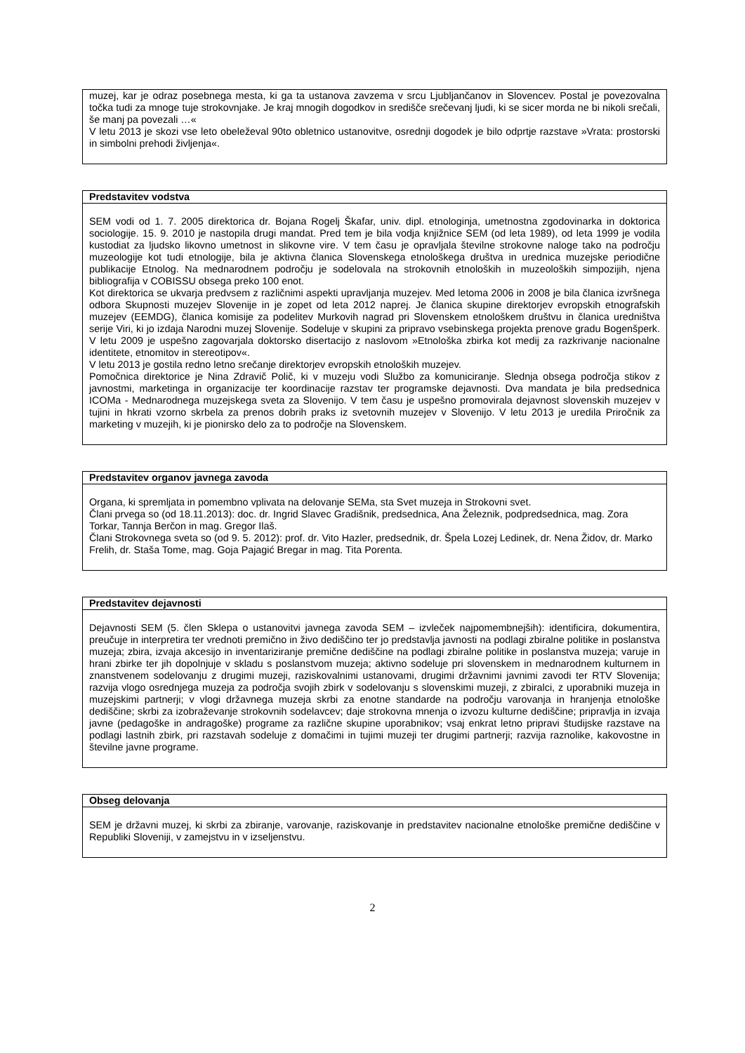| muzej, kar je odraz posebnega mesta, ki ga ta ustanova zavzema v srcu Ljubljančanov in Slovencev. Postal je povezovalna točka tudi za mnoge tuje strokovnjake. Je kraj mnogih dogodkov in središče srečevanj ljudi, ki se sicer morda ne bi nikoli srečali, še manj pa povezali …« V letu 2013 je skozi vse leto obeleževal 90to obletnico ustanovitve, osrednji dogodek je bilo odprtje razstave »Vrata: prostorski in simbolni prehodi življenja«. |
| Predstavitev vodstva |
| --- |
| SEM vodi od 1. 7. 2005 direktorica dr. Bojana Rogelj Škafar, univ. dipl. etnologinja, umetnostna zgodovinarka in doktorica sociologije. 15. 9. 2010 je nastopila drugi mandat. Pred tem je bila vodja knjižnice SEM (od leta 1989), od leta 1999 je vodila kustodiat za ljudsko likovno umetnost in slikovne vire. V tem času je opravljala številne strokovne naloge tako na področju muzeologije kot tudi etnologije, bila je aktivna članica Slovenskega etnološkega društva in urednica muzejske periodične publikacije Etnolog. Na mednarodnem področju je sodelovala na strokovnih etnoloških in muzeoloških simpozijih, njena bibliografija v COBISSU obsega preko 100 enot. Kot direktorica se ukvarja predvsem z različnimi aspekti upravljanja muzejev. Med letoma 2006 in 2008 je bila članica izvršnega odbora Skupnosti muzejev Slovenije in je zopet od leta 2012 naprej. Je članica skupine direktorjev evropskih etnografskih muzejev (EEMDG), članica komisije za podelitev Murkovih nagrad pri Slovenskem etnološkem društvu in članica uredništva serije Viri, ki jo izdaja Narodni muzej Slovenije. Sodeluje v skupini za pripravo vsebinskega projekta prenove gradu Bogenšperk. V letu 2009 je uspešno zagovarjala doktorsko disertacijo z naslovom »Etnološka zbirka kot medij za razkrivanje nacionalne identitete, etnomitov in stereotipov«. V letu 2013 je gostila redno letno srečanje direktorjev evropskih etnoloških muzejev. Pomočnica direktorice je Nina Zdravič Polič, ki v muzeju vodi Službo za komuniciranje. Slednja obsega področja stikov z javnostmi, marketinga in organizacije ter koordinacije razstav ter programske dejavnosti. Dva mandata je bila predsednica ICOMa - Mednarodnega muzejskega sveta za Slovenijo. V tem času je uspešno promovirala dejavnost slovenskih muzejev v tujini in hkrati vzorno skrbela za prenos dobrih praks iz svetovnih muzejev v Slovenijo. V letu 2013 je uredila Priročnik za marketing v muzejih, ki je pionirsko delo za to področje na Slovenskem. |
| Predstavitev organov javnega zavoda |
| --- |
| Organa, ki spremljata in pomembno vplivata na delovanje SEMa, sta Svet muzeja in Strokovni svet. Člani prvega so (od 18.11.2013): doc. dr. Ingrid Slavec Gradišnik, predsednica, Ana Železnik, podpredsednica, mag. Zora Torkar, Tannja Berčon in mag. Gregor Ilaš. Člani Strokovnega sveta so (od 9. 5. 2012): prof. dr. Vito Hazler, predsednik, dr. Špela Lozej Ledinek, dr. Nena Židov, dr. Marko Frelih, dr. Staša Tome, mag. Goja Pajagić Bregar in mag. Tita Porenta. |
| Predstavitev dejavnosti |
| --- |
| Dejavnosti SEM (5. člen Sklepa o ustanovitvi javnega zavoda SEM – izvleček najpomembnejših): identificira, dokumentira, preučuje in interpretira ter vrednoti premično in živo dediščino ter jo predstavlja javnosti na podlagi zbiralne politike in poslanstva muzeja; zbira, izvaja akcesijo in inventariziranje premične dediščine na podlagi zbiralne politike in poslanstva muzeja; varuje in hrani zbirke ter jih dopolnjuje v skladu s poslanstvom muzeja; aktivno sodeluje pri slovenskem in mednarodnem kulturnem in znanstvenem sodelovanju z drugimi muzeji, raziskovalnimi ustanovami, drugimi državnimi javnimi zavodi ter RTV Slovenija; razvija vlogo osrednjega muzeja za področja svojih zbirk v sodelovanju s slovenskimi muzeji, z zbiralci, z uporabniki muzeja in muzejskimi partnerji; v vlogi državnega muzeja skrbi za enotne standarde na področju varovanja in hranjenja etnološke dediščine; skrbi za izobraževanje strokovnih sodelavcev; daje strokovna mnenja o izvozu kulturne dediščine; pripravlja in izvaja javne (pedagoške in andragoške) programe za različne skupine uporabnikov; vsaj enkrat letno pripravi študijske razstave na podlagi lastnih zbirk, pri razstavah sodeluje z domačimi in tujimi muzeji ter drugimi partnerji; razvija raznolike, kakovostne in številne javne programe. |
| Obseg delovanja |
| --- |
| SEM je državni muzej, ki skrbi za zbiranje, varovanje, raziskovanje in predstavitev nacionalne etnološke premične dediščine v Republiki Sloveniji, v zamejstvu in v izseljenstvu. |
2